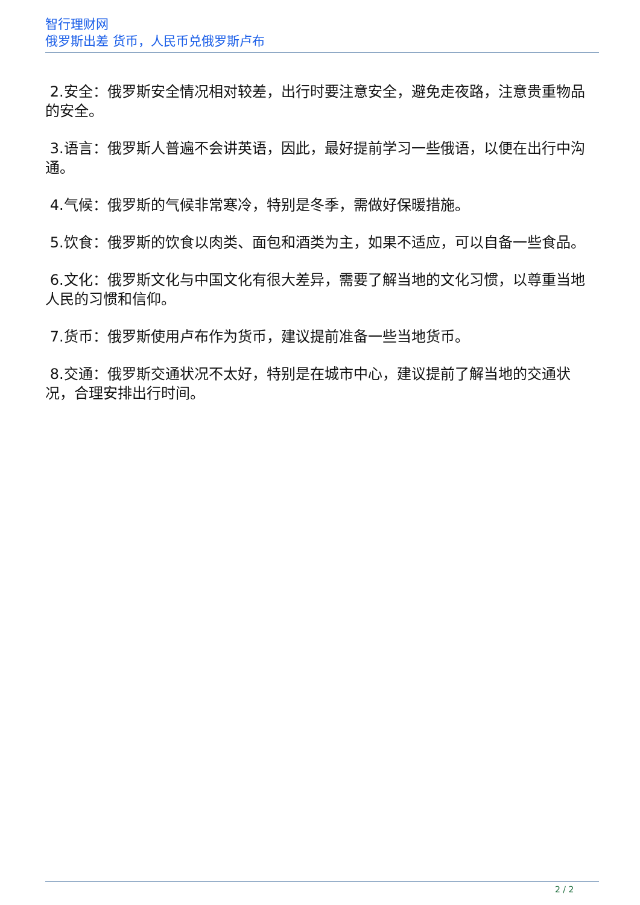智行理财网
俄罗斯出差 货币，人民币兑俄罗斯卢布
2.安全：俄罗斯安全情况相对较差，出行时要注意安全，避免走夜路，注意贵重物品的安全。
3.语言：俄罗斯人普遍不会讲英语，因此，最好提前学习一些俄语，以便在出行中沟通。
4.气候：俄罗斯的气候非常寒冷，特别是冬季，需做好保暖措施。
5.饮食：俄罗斯的饮食以肉类、面包和酒类为主，如果不适应，可以自备一些食品。
6.文化：俄罗斯文化与中国文化有很大差异，需要了解当地的文化习惯，以尊重当地人民的习惯和信仰。
7.货币：俄罗斯使用卢布作为货币，建议提前准备一些当地货币。
8.交通：俄罗斯交通状况不太好，特别是在城市中心，建议提前了解当地的交通状况，合理安排出行时间。
2 / 2